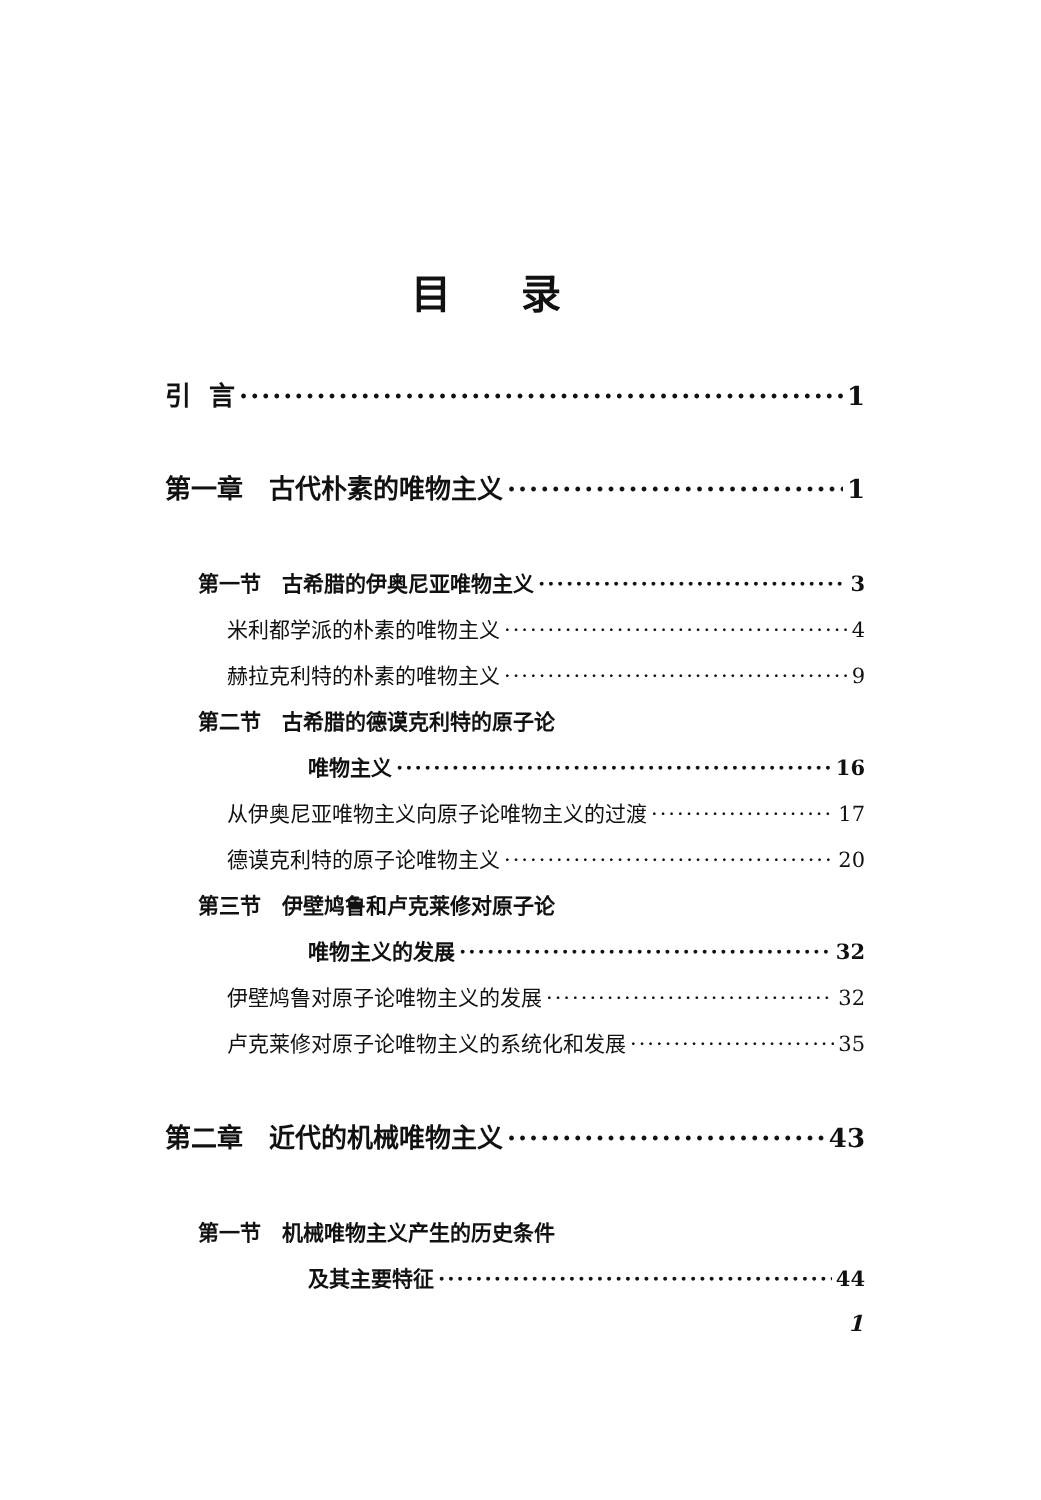目录
引 言 1
第一章　古代朴素的唯物主义 1
第一节　古希腊的伊奥尼亚唯物主义 3
米利都学派的朴素的唯物主义 4
赫拉克利特的朴素的唯物主义 9
第二节　古希腊的德谟克利特的原子论
唯物主义 16
从伊奥尼亚唯物主义向原子论唯物主义的过渡 17
德谟克利特的原子论唯物主义 20
第三节　伊壁鸠鲁和卢克莱修对原子论
唯物主义的发展 32
伊壁鸠鲁对原子论唯物主义的发展 32
卢克莱修对原子论唯物主义的系统化和发展 35
第二章　近代的机械唯物主义 43
第一节　机械唯物主义产生的历史条件
及其主要特征 44
1